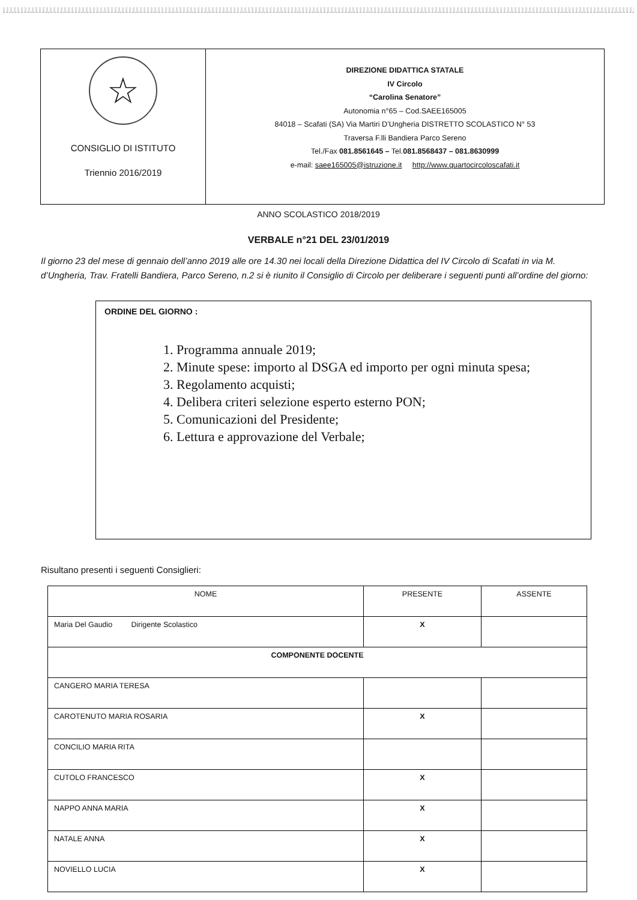☆
CONSIGLIO DI ISTITUTO
Triennio 2016/2019
DIREZIONE DIDATTICA STATALE
IV Circolo
“Carolina Senatore”
Autonomia n°65 – Cod.SAEE165005
84018 – Scafati (SA) Via Martiri D’Ungheria DISTRETTO SCOLASTICO N° 53
Traversa F.lli Bandiera Parco Sereno
Tel./Fax 081.8561645 – Tel.081.8568437 – 081.8630999
e-mail: saee165005@istruzione.it http://www.quartocircoloscafati.it
ANNO SCOLASTICO 2018/2019
VERBALE n°21 DEL 23/01/2019
Il giorno 23 del mese di gennaio dell’anno 2019 alle ore 14.30 nei locali della Direzione Didattica del IV Circolo di Scafati in via M. d’Ungheria, Trav. Fratelli Bandiera, Parco Sereno, n.2 si è riunito il Consiglio di Circolo per deliberare i seguenti punti all’ordine del giorno:
ORDINE DEL GIORNO :
1. Programma annuale 2019;
2. Minute spese: importo al DSGA ed importo per ogni minuta spesa;
3. Regolamento acquisti;
4. Delibera criteri selezione esperto esterno PON;
5. Comunicazioni del Presidente;
6. Lettura e approvazione del Verbale;
Risultano presenti i seguenti Consiglieri:
| NOME | PRESENTE | ASSENTE |
| --- | --- | --- |
| Maria Del Gaudio Dirigente Scolastico | X | |
| COMPONENTE DOCENTE | | |
| CANGERO MARIA TERESA | | |
| CAROTENUTO MARIA ROSARIA | X | |
| CONCILIO MARIA RITA | | |
| CUTOLO FRANCESCO | X | |
| NAPPO ANNA MARIA | X | |
| NATALE ANNA | X | |
| NOVIELLO LUCIA | X | |